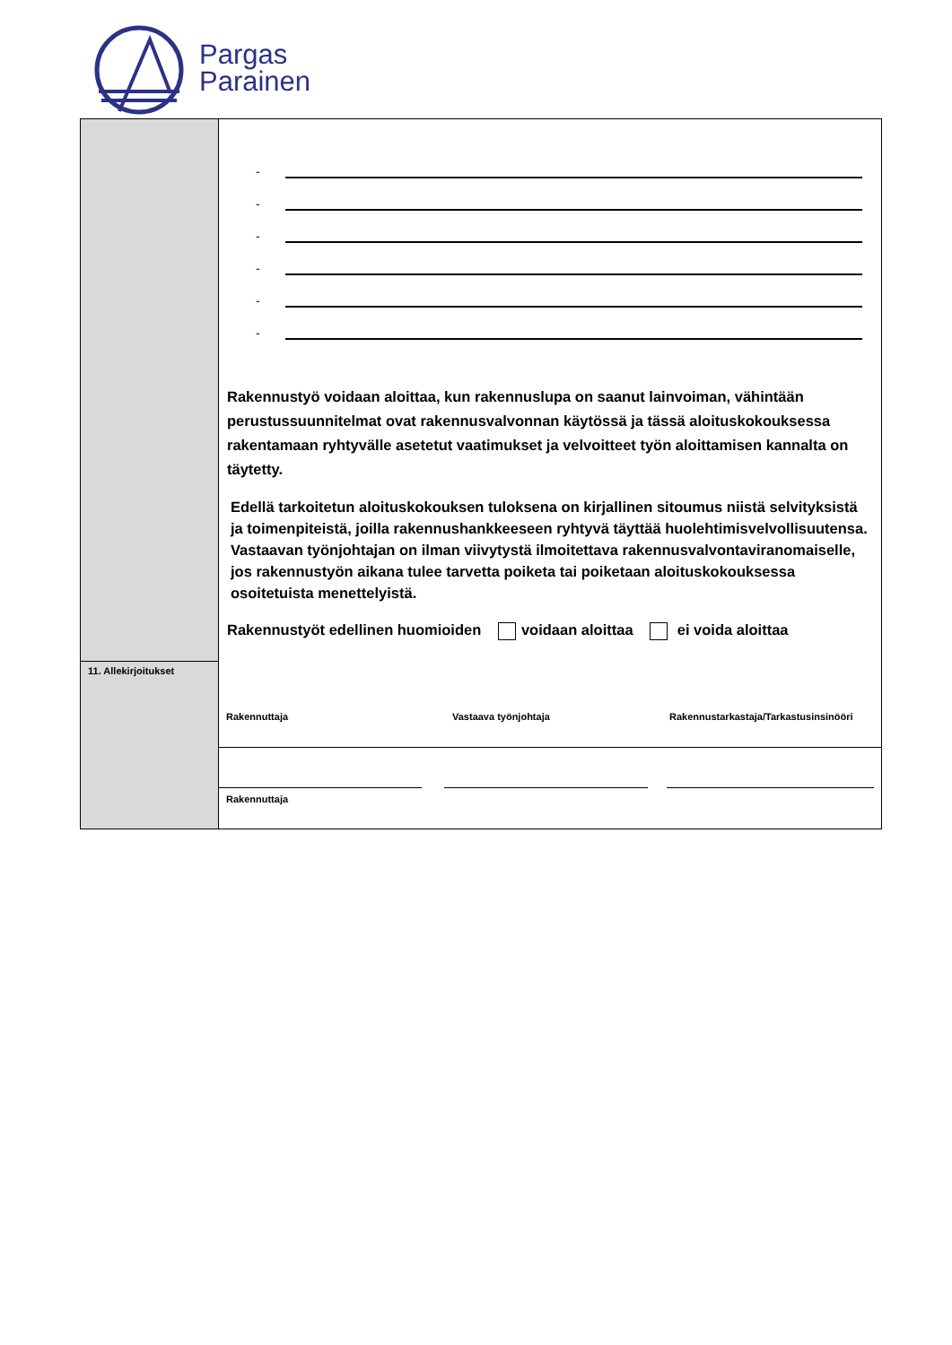Pargas
Parainen
| | - - - - - - Rakennustyö voidaan aloittaa, kun rakennuslupa on saanut lainvoiman, vähintään perustussuunnitelmat ovat rakennusvalvonnan käytössä ja tässä aloituskokouksessa rakentamaan ryhtyvälle asetetut vaatimukset ja velvoitteet työn aloittamisen kannalta on täytetty. Edellä tarkoitetun aloituskokouksen tuloksena on kirjallinen sitoumus niistä selvityksistä ja toimenpiteistä, joilla rakennushankkeeseen ryhtyvä täyttää huolehtimisvelvollisuutensa. Vastaavan työnjohtajan on ilman viivytystä ilmoitettava rakennusvalvontaviranomaiselle, jos rakennustyön aikana tulee tarvetta poiketa tai poiketaan aloituskokouksessa osoitetuista menettelyistä. Rakennustyöt edellinen huomioiden voidaan aloittaa ei voida aloittaa |
| 11. Allekirjoitukset | Rakennuttaja Vastaava työnjohtaja Rakennustarkastaja/Tarkastusinsinööri |
| | Rakennuttaja |